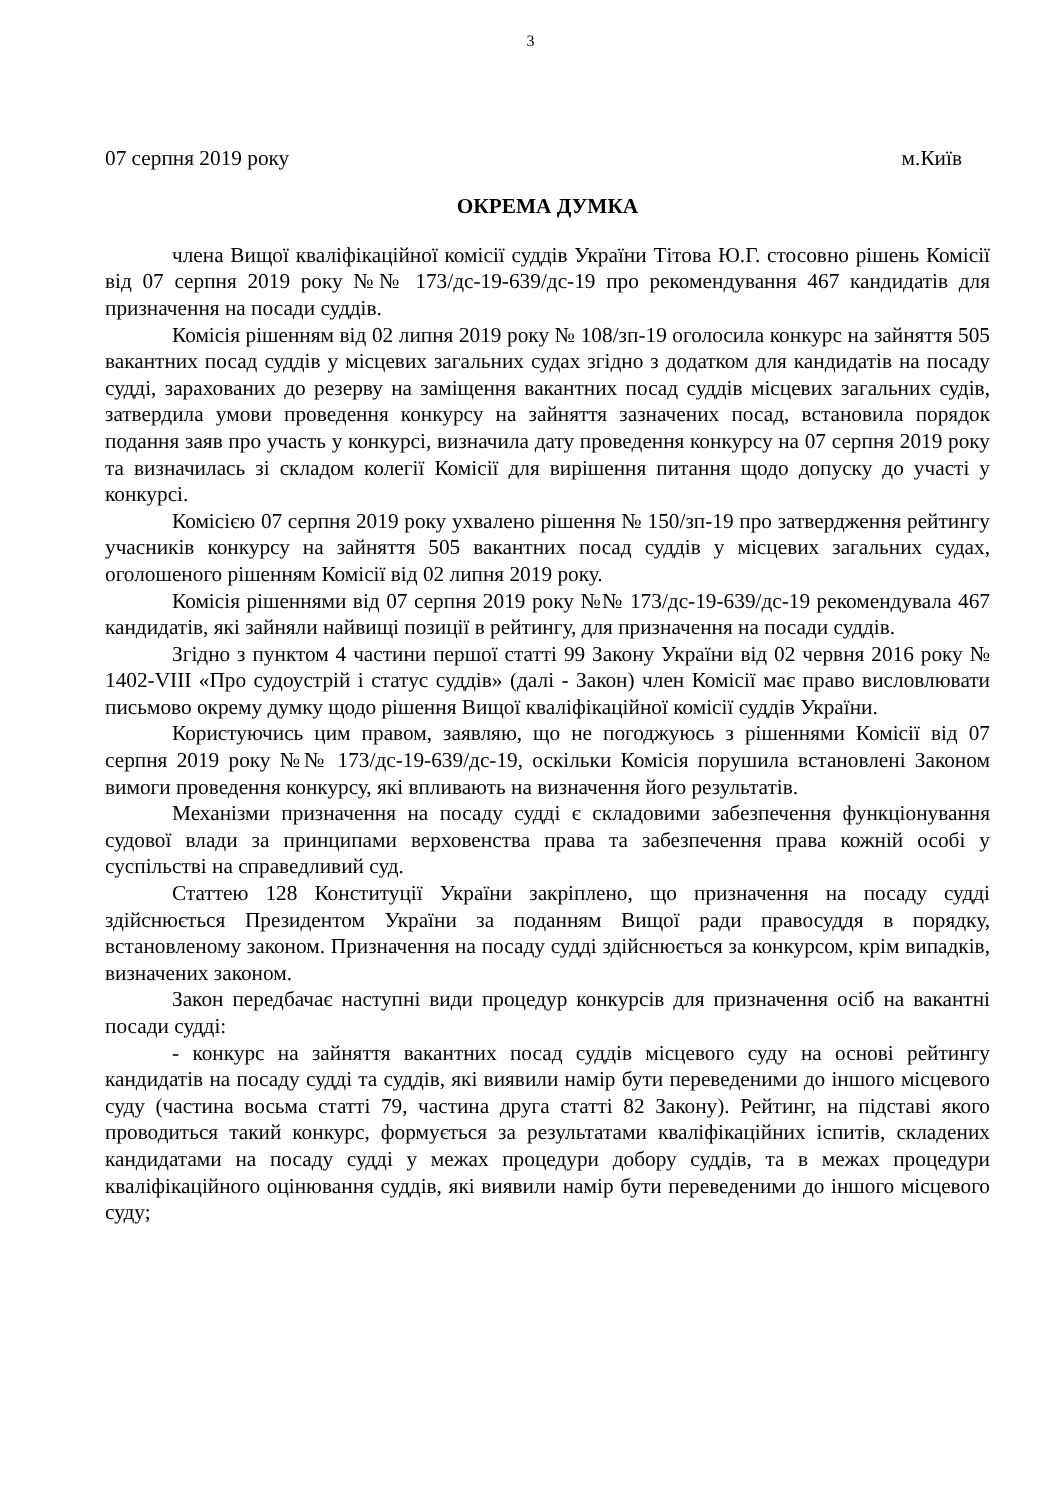3
07 серпня 2019 року м.Київ
ОКРЕМА ДУМКА
члена Вищої кваліфікаційної комісії суддів України Тітова Ю.Г. стосовно рішень Комісії від 07 серпня 2019 року №№ 173/дс-19-639/дс-19 про рекомендування 467 кандидатів для призначення на посади суддів.
Комісія рішенням від 02 липня 2019 року № 108/зп-19 оголосила конкурс на зайняття 505 вакантних посад суддів у місцевих загальних судах згідно з додатком для кандидатів на посаду судді, зарахованих до резерву на заміщення вакантних посад суддів місцевих загальних судів, затвердила умови проведення конкурсу на зайняття зазначених посад, встановила порядок подання заяв про участь у конкурсі, визначила дату проведення конкурсу на 07 серпня 2019 року та визначилась зі складом колегії Комісії для вирішення питання щодо допуску до участі у конкурсі.
Комісією 07 серпня 2019 року ухвалено рішення № 150/зп-19 про затвердження рейтингу учасників конкурсу на зайняття 505 вакантних посад суддів у місцевих загальних судах, оголошеного рішенням Комісії від 02 липня 2019 року.
Комісія рішеннями від 07 серпня 2019 року №№ 173/дс-19-639/дс-19 рекомендувала 467 кандидатів, які зайняли найвищі позиції в рейтингу, для призначення на посади суддів.
Згідно з пунктом 4 частини першої статті 99 Закону України від 02 червня 2016 року № 1402-VIII «Про судоустрій і статус суддів» (далі - Закон) член Комісії має право висловлювати письмово окрему думку щодо рішення Вищої кваліфікаційної комісії суддів України.
Користуючись цим правом, заявляю, що не погоджуюсь з рішеннями Комісії від 07 серпня 2019 року №№ 173/дс-19-639/дс-19, оскільки Комісія порушила встановлені Законом вимоги проведення конкурсу, які впливають на визначення його результатів.
Механізми призначення на посаду судді є складовими забезпечення функціонування судової влади за принципами верховенства права та забезпечення права кожній особі у суспільстві на справедливий суд.
Статтею 128 Конституції України закріплено, що призначення на посаду судді здійснюється Президентом України за поданням Вищої ради правосуддя в порядку, встановленому законом. Призначення на посаду судді здійснюється за конкурсом, крім випадків, визначених законом.
Закон передбачає наступні види процедур конкурсів для призначення осіб на вакантні посади судді:
- конкурс на зайняття вакантних посад суддів місцевого суду на основі рейтингу кандидатів на посаду судді та суддів, які виявили намір бути переведеними до іншого місцевого суду (частина восьма статті 79, частина друга статті 82 Закону). Рейтинг, на підставі якого проводиться такий конкурс, формується за результатами кваліфікаційних іспитів, складених кандидатами на посаду судді у межах процедури добору суддів, та в межах процедури кваліфікаційного оцінювання суддів, які виявили намір бути переведеними до іншого місцевого суду;